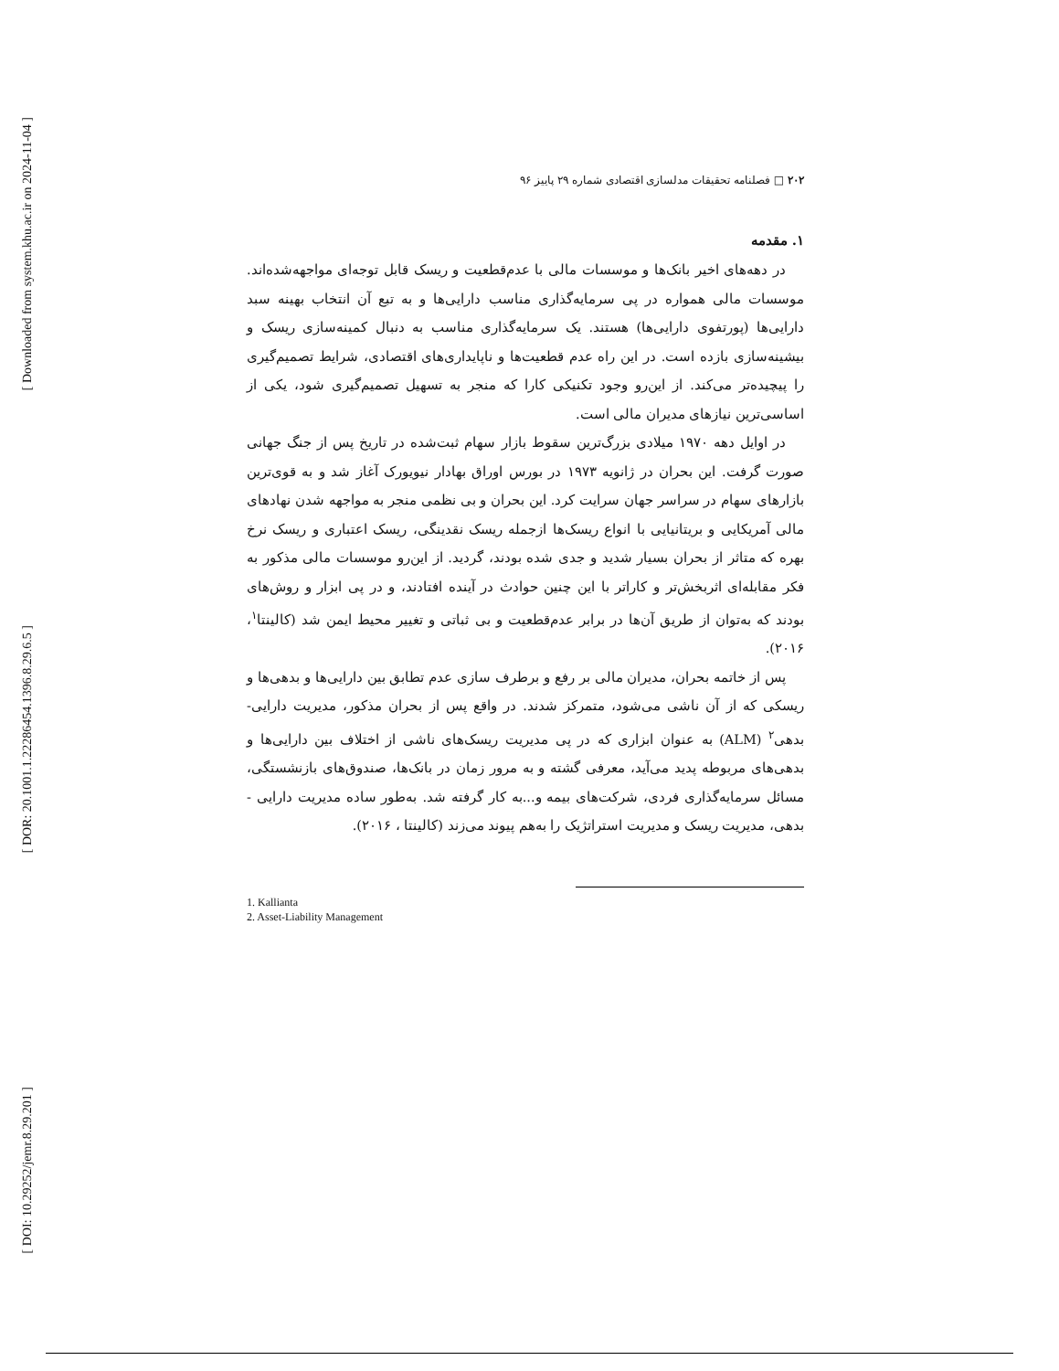[ Downloaded from system.khu.ac.ir on 2024-11-04 ]
[ DOR: 20.1001.1.22286454.1396.8.29.6.5 ]
[ DOI: 10.29252/jemr.8.29.201 ]
۲۰۲ □ فصلنامه تحقیقات مدلسازی اقتصادی شماره ۲۹ پاییز ۹۶
۱. مقدمه
در دهه‌های اخیر بانک‌ها و موسسات مالی با عدم‌قطعیت و ریسک قابل توجه‌ای مواجهه‌شده‌اند. موسسات مالی همواره در پی سرمایه‌گذاری مناسب دارایی‌ها و به تبع آن انتخاب بهینه سبد دارایی‌ها (پورتفوی دارایی‌ها) هستند. یک سرمایه‌گذاری مناسب به دنبال کمینه‌سازی ریسک و بیشینه‌سازی بازده است. در این راه عدم قطعیت‌ها و ناپایداری‌های اقتصادی، شرایط تصمیم‌گیری را پیچیده‌تر می‌کند. از این‌رو وجود تکنیکی کارا که منجر به تسهیل تصمیم‌گیری شود، یکی از اساسی‌ترین نیازهای مدیران مالی است.
در اوایل دهه ۱۹۷۰ میلادی بزرگ‌ترین سقوط بازار سهام ثبت‌شده در تاریخ پس از جنگ جهانی صورت گرفت. این بحران در ژانویه ۱۹۷۳ در بورس اوراق بهادار نیویورک آغاز شد و به قوی‌ترین بازارهای سهام در سراسر جهان سرایت کرد. این بحران و بی نظمی منجر به مواجهه شدن نهادهای مالی آمریکایی و بریتانیایی با انواع ریسک‌ها ازجمله ریسک نقدینگی، ریسک اعتباری و ریسک نرخ بهره که متاثر از بحران بسیار شدید و جدی شده بودند، گردید. از این‌رو موسسات مالی مذکور به فکر مقابله‌ای اثربخش‌تر و کاراتر با این چنین حوادث در آینده افتادند، و در پی ابزار و روش‌های بودند که به‌توان از طریق آن‌ها در برابر عدم‌قطعیت و بی ثباتی و تغییر محیط ایمن شد (کالینتا<sup>۱</sup>، ۲۰۱۶).
پس از خاتمه بحران، مدیران مالی بر رفع و برطرف سازی عدم تطابق بین دارایی‌ها و بدهی‌ها و ریسکی که از آن ناشی می‌شود، متمرکز شدند. در واقع پس از بحران مذکور، مدیریت دارایی- بدهی<sup>۲</sup> (ALM) به عنوان ابزاری که در پی مدیریت ریسک‌های ناشی از اختلاف بین دارایی‌ها و بدهی‌های مربوطه پدید می‌آید، معرفی گشته و به مرور زمان در بانک‌ها، صندوق‌های بازنشستگی، مسائل سرمایه‌گذاری فردی، شرکت‌های بیمه و...به کار گرفته شد. به‌طور ساده مدیریت دارایی - بدهی، مدیریت ریسک و مدیریت استراتژیک را به‌هم پیوند می‌زند (کالینتا ، ۲۰۱۶).
1. Kallianta
2. Asset-Liability Management